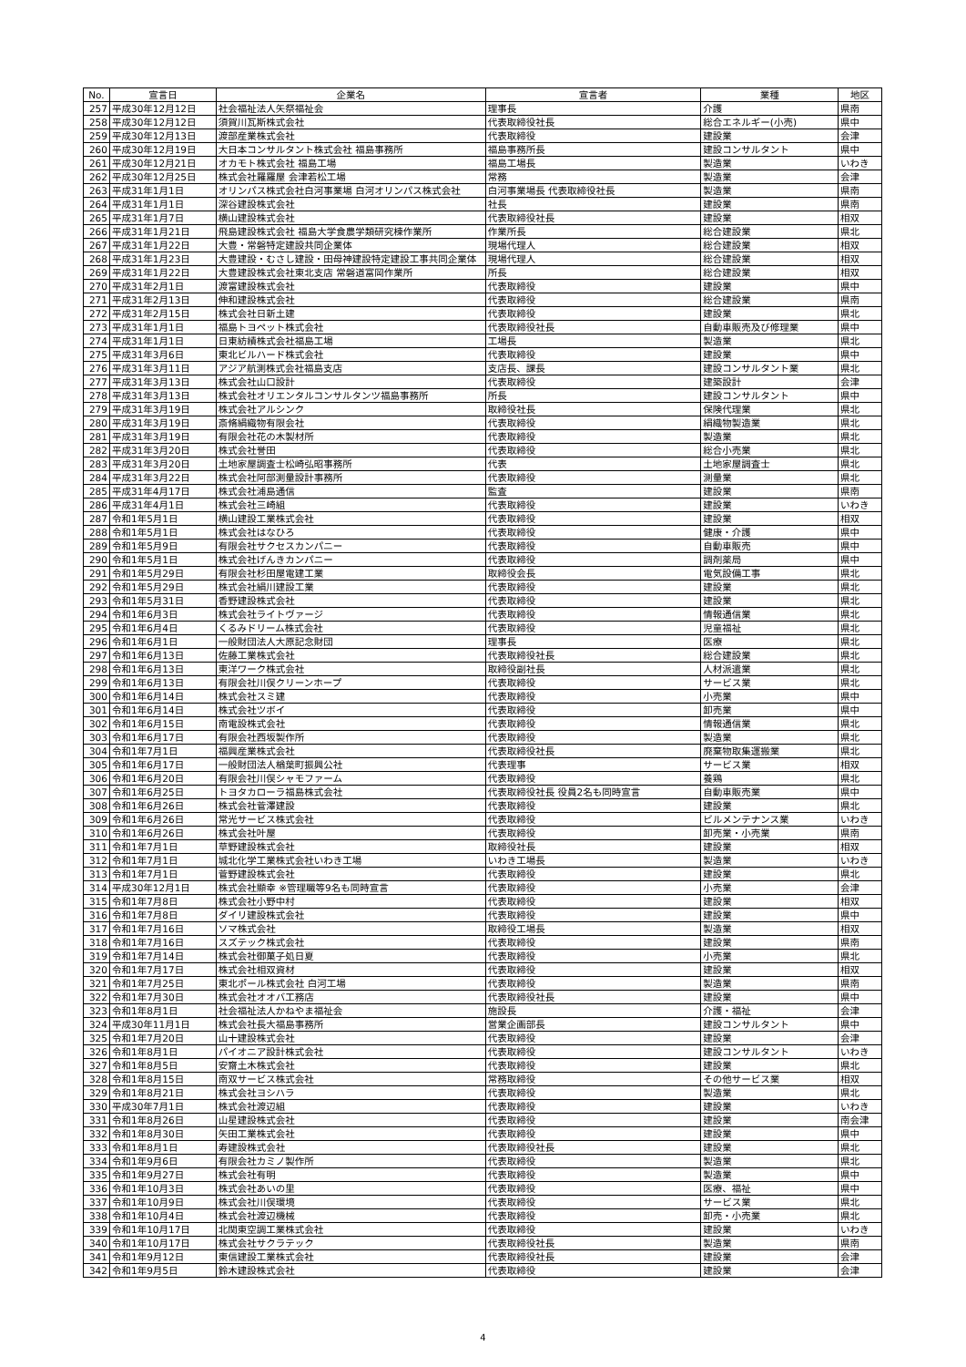| No. | 宣言日 | 企業名 | 宣言者 | 業種 | 地区 |
| --- | --- | --- | --- | --- | --- |
| 257 | 平成30年12月12日 | 社会福祉法人矢祭福祉会 | 理事長 | 介護 | 県南 |
| 258 | 平成30年12月12日 | 須賀川瓦斯株式会社 | 代表取締役社長 | 総合エネルギー(小売) | 県中 |
| 259 | 平成30年12月13日 | 渡部産業株式会社 | 代表取締役 | 建設業 | 会津 |
| 260 | 平成30年12月19日 | 大日本コンサルタント株式会社 福島事務所 | 福島事務所長 | 建設コンサルタント | 県中 |
| 261 | 平成30年12月21日 | オカモト株式会社 福島工場 | 福島工場長 | 製造業 | いわき |
| 262 | 平成30年12月25日 | 株式会社羅羅屋 会津若松工場 | 常務 | 製造業 | 会津 |
| 263 | 平成31年1月1日 | オリンパス株式会社白河事業場 白河オリンパス株式会社 | 白河事業場長 代表取締役社長 | 製造業 | 県南 |
| 264 | 平成31年1月1日 | 深谷建設株式会社 | 社長 | 建設業 | 県南 |
| 265 | 平成31年1月7日 | 横山建設株式会社 | 代表取締役社長 | 建設業 | 相双 |
| 266 | 平成31年1月21日 | 飛島建設株式会社 福島大学食農学類研究棟作業所 | 作業所長 | 総合建設業 | 県北 |
| 267 | 平成31年1月22日 | 大豊・常磐特定建設共同企業体 | 現場代理人 | 総合建設業 | 相双 |
| 268 | 平成31年1月23日 | 大豊建設・むさし建設・田母神建設特定建設工事共同企業体 | 現場代理人 | 総合建設業 | 相双 |
| 269 | 平成31年1月22日 | 大豊建設株式会社東北支店 常磐道富岡作業所 | 所長 | 総合建設業 | 相双 |
| 270 | 平成31年2月1日 | 渡富建設株式会社 | 代表取締役 | 建設業 | 県中 |
| 271 | 平成31年2月13日 | 伸和建設株式会社 | 代表取締役 | 総合建設業 | 県南 |
| 272 | 平成31年2月15日 | 株式会社日新土建 | 代表取締役 | 建設業 | 県北 |
| 273 | 平成31年1月1日 | 福島トヨペット株式会社 | 代表取締役社長 | 自動車販売及び修理業 | 県中 |
| 274 | 平成31年1月1日 | 日東紡績株式会社福島工場 | 工場長 | 製造業 | 県北 |
| 275 | 平成31年3月6日 | 東北ビルハード株式会社 | 代表取締役 | 建設業 | 県中 |
| 276 | 平成31年3月11日 | アジア航測株式会社福島支店 | 支店長、課長 | 建設コンサルタント業 | 県北 |
| 277 | 平成31年3月13日 | 株式会社山口設計 | 代表取締役 | 建築設計 | 会津 |
| 278 | 平成31年3月13日 | 株式会社オリエンタルコンサルタンツ福島事務所 | 所長 | 建設コンサルタント | 県中 |
| 279 | 平成31年3月19日 | 株式会社アルシンク | 取締役社長 | 保険代理業 | 県北 |
| 280 | 平成31年3月19日 | 斎脩絹織物有限会社 | 代表取締役 | 絹織物製造業 | 県北 |
| 281 | 平成31年3月19日 | 有限会社花の木製材所 | 代表取締役 | 製造業 | 県北 |
| 282 | 平成31年3月20日 | 株式会社誉田 | 代表取締役 | 総合小売業 | 県北 |
| 283 | 平成31年3月20日 | 土地家屋調査士松崎弘昭事務所 | 代表 | 土地家屋調査士 | 県北 |
| 284 | 平成31年3月22日 | 株式会社阿部測量設計事務所 | 代表取締役 | 測量業 | 県北 |
| 285 | 平成31年4月17日 | 株式会社浦島通信 | 監査 | 建設業 | 県南 |
| 286 | 平成31年4月1日 | 株式会社三崎組 | 代表取締役 | 建設業 | いわき |
| 287 | 令和1年5月1日 | 横山建設工業株式会社 | 代表取締役 | 建設業 | 相双 |
| 288 | 令和1年5月1日 | 株式会社はなひろ | 代表取締役 | 健康・介護 | 県中 |
| 289 | 令和1年5月9日 | 有限会社サクセスカンパニー | 代表取締役 | 自動車販売 | 県中 |
| 290 | 令和1年5月1日 | 株式会社げんきカンパニー | 代表取締役 | 調剤薬局 | 県中 |
| 291 | 令和1年5月29日 | 有限会社杉田屋電建工業 | 取締役会長 | 電気設備工事 | 県北 |
| 292 | 令和1年5月29日 | 株式会社絹川建設工業 | 代表取締役 | 建設業 | 県北 |
| 293 | 令和1年5月31日 | 香野建設株式会社 | 代表取締役 | 建設業 | 県北 |
| 294 | 令和1年6月3日 | 株式会社ライトヴァージ | 代表取締役 | 情報通信業 | 県北 |
| 295 | 令和1年6月4日 | くるみドリーム株式会社 | 代表取締役 | 児童福祉 | 県北 |
| 296 | 令和1年6月1日 | 一般財団法人大原記念財団 | 理事長 | 医療 | 県北 |
| 297 | 令和1年6月13日 | 佐藤工業株式会社 | 代表取締役社長 | 総合建設業 | 県北 |
| 298 | 令和1年6月13日 | 東洋ワーク株式会社 | 取締役副社長 | 人材派遣業 | 県北 |
| 299 | 令和1年6月13日 | 有限会社川俣クリーンホープ | 代表取締役 | サービス業 | 県北 |
| 300 | 令和1年6月14日 | 株式会社スミ建 | 代表取締役 | 小売業 | 県中 |
| 301 | 令和1年6月14日 | 株式会社ツボイ | 代表取締役 | 卸売業 | 県中 |
| 302 | 令和1年6月15日 | 南電設株式会社 | 代表取締役 | 情報通信業 | 県北 |
| 303 | 令和1年6月17日 | 有限会社西坂製作所 | 代表取締役 | 製造業 | 県北 |
| 304 | 令和1年7月1日 | 福興産業株式会社 | 代表取締役社長 | 廃棄物取集運搬業 | 県北 |
| 305 | 令和1年6月17日 | 一般財団法人楢葉町振興公社 | 代表理事 | サービス業 | 相双 |
| 306 | 令和1年6月20日 | 有限会社川俣シャモファーム | 代表取締役 | 養鶏 | 県北 |
| 307 | 令和1年6月25日 | トヨタカローラ福島株式会社 | 代表取締役社長 役員2名も同時宣言 | 自動車販売業 | 県中 |
| 308 | 令和1年6月26日 | 株式会社菅澤建設 | 代表取締役 | 建設業 | 県北 |
| 309 | 令和1年6月26日 | 常光サービス株式会社 | 代表取締役 | ビルメンテナンス業 | いわき |
| 310 | 令和1年6月26日 | 株式会社叶屋 | 代表取締役 | 卸売業・小売業 | 県南 |
| 311 | 令和1年7月1日 | 草野建設株式会社 | 取締役社長 | 建設業 | 相双 |
| 312 | 令和1年7月1日 | 城北化学工業株式会社いわき工場 | いわき工場長 | 製造業 | いわき |
| 313 | 令和1年7月1日 | 菅野建設株式会社 | 代表取締役 | 建設業 | 県北 |
| 314 | 平成30年12月1日 | 株式会社顯幸 ※管理職等9名も同時宣言 | 代表取締役 | 小売業 | 会津 |
| 315 | 令和1年7月8日 | 株式会社小野中村 | 代表取締役 | 建設業 | 相双 |
| 316 | 令和1年7月8日 | ダイリ建設株式会社 | 代表取締役 | 建設業 | 県中 |
| 317 | 令和1年7月16日 | ソマ株式会社 | 取締役工場長 | 製造業 | 相双 |
| 318 | 令和1年7月16日 | スズテック株式会社 | 代表取締役 | 建設業 | 県南 |
| 319 | 令和1年7月14日 | 株式会社御菓子処日夏 | 代表取締役 | 小売業 | 県北 |
| 320 | 令和1年7月17日 | 株式会社相双資材 | 代表取締役 | 建設業 | 相双 |
| 321 | 令和1年7月25日 | 東北ポール株式会社 白河工場 | 代表取締役 | 製造業 | 県南 |
| 322 | 令和1年7月30日 | 株式会社オオバ工務店 | 代表取締役社長 | 建設業 | 県中 |
| 323 | 令和1年8月1日 | 社会福祉法人かねやま福祉会 | 施設長 | 介護・福祉 | 会津 |
| 324 | 平成30年11月1日 | 株式会社長大福島事務所 | 営業企画部長 | 建設コンサルタント | 県中 |
| 325 | 令和1年7月20日 | 山十建設株式会社 | 代表取締役 | 建設業 | 会津 |
| 326 | 令和1年8月1日 | パイオニア設計株式会社 | 代表取締役 | 建設コンサルタント | いわき |
| 327 | 令和1年8月5日 | 安齋土木株式会社 | 代表取締役 | 建設業 | 県北 |
| 328 | 令和1年8月15日 | 南双サービス株式会社 | 常務取締役 | その他サービス業 | 相双 |
| 329 | 令和1年8月21日 | 株式会社ヨシハラ | 代表取締役 | 製造業 | 県北 |
| 330 | 平成30年7月1日 | 株式会社渡辺組 | 代表取締役 | 建設業 | いわき |
| 331 | 令和1年8月26日 | 山星建設株式会社 | 代表取締役 | 建設業 | 南会津 |
| 332 | 令和1年8月30日 | 矢田工業株式会社 | 代表取締役 | 建設業 | 県中 |
| 333 | 令和1年8月1日 | 寿建設株式会社 | 代表取締役社長 | 建設業 | 県北 |
| 334 | 令和1年9月6日 | 有限会社カミノ製作所 | 代表取締役 | 製造業 | 県北 |
| 335 | 令和1年9月27日 | 株式会社有明 | 代表取締役 | 製造業 | 県中 |
| 336 | 令和1年10月3日 | 株式会社あいの里 | 代表取締役 | 医療、福祉 | 県中 |
| 337 | 令和1年10月9日 | 株式会社川俣環境 | 代表取締役 | サービス業 | 県北 |
| 338 | 令和1年10月4日 | 株式会社渡辺機械 | 代表取締役 | 卸売・小売業 | 県北 |
| 339 | 令和1年10月17日 | 北関東空調工業株式会社 | 代表取締役 | 建設業 | いわき |
| 340 | 令和1年10月17日 | 株式会社サクラテック | 代表取締役社長 | 製造業 | 県南 |
| 341 | 令和1年9月12日 | 東信建設工業株式会社 | 代表取締役社長 | 建設業 | 会津 |
| 342 | 令和1年9月5日 | 鈴木建設株式会社 | 代表取締役 | 建設業 | 会津 |
4